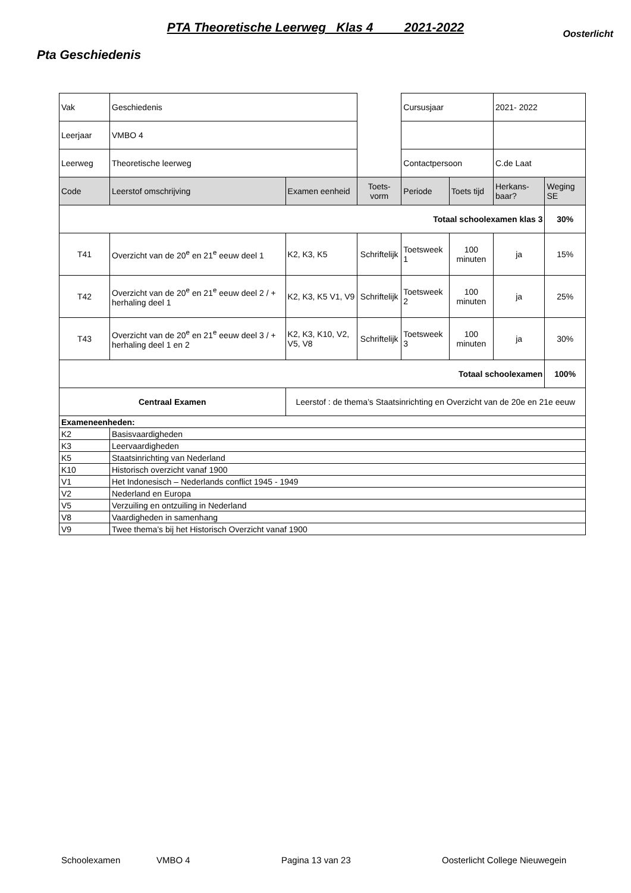PTA Theoretische Leerweg Klas 4 2021-2022
Oosterlicht
Pta Geschiedenis
| Vak | Geschiedenis | | | Cursusjaar | | 2021- 2022 | |
| Leerjaar | VMBO 4 | | | | | | |
| Leerweg | Theoretische leerweg | | | Contactpersoon | | C.de Laat | |
| Code | Leerstof omschrijving | Examen eenheid | Toets-vorm | Periode | Toets tijd | Herkans-baar? | Weging SE |
| Totaal schoolexamen klas 3 | | | | | | | 30% |
| T41 | Overzicht van de 20<sup>e</sup> en 21<sup>e</sup> eeuw deel 1 | K2, K3, K5 | Schriftelijk | Toetsweek 1 | 100 minuten | ja | 15% |
| T42 | Overzicht van de 20<sup>e</sup> en 21<sup>e</sup> eeuw deel 2 / + herhaling deel 1 | K2, K3, K5 V1, V9 | Schriftelijk | Toetsweek 2 | 100 minuten | ja | 25% |
| T43 | Overzicht van de 20<sup>e</sup> en 21<sup>e</sup> eeuw deel 3 / + herhaling deel 1 en 2 | K2, K3, K10, V2, V5, V8 | Schriftelijk | Toetsweek 3 | 100 minuten | ja | 30% |
| Totaal schoolexamen | | | | | | | 100% |
| Centraal Examen | | Leerstof : de thema’s Staatsinrichting en Overzicht van de 20e en 21e eeuw | | | | | |
| Exameneenheden: | | | | | | | |
| K2 | Basisvaardigheden | | | | | | |
| K3 | Leervaardigheden | | | | | | |
| K5 | Staatsinrichting van Nederland | | | | | | |
| K10 | Historisch overzicht vanaf 1900 | | | | | | |
| V1 | Het Indonesisch – Nederlands conflict 1945 - 1949 | | | | | | |
| V2 | Nederland en Europa | | | | | | |
| V5 | Verzuiling en ontzuiling in Nederland | | | | | | |
| V8 | Vaardigheden in samenhang | | | | | | |
| V9 | Twee thema’s bij het Historisch Overzicht vanaf 1900 | | | | | | |
Schoolexamen VMBO 4 Pagina 13 van 23 Oosterlicht College Nieuwegein